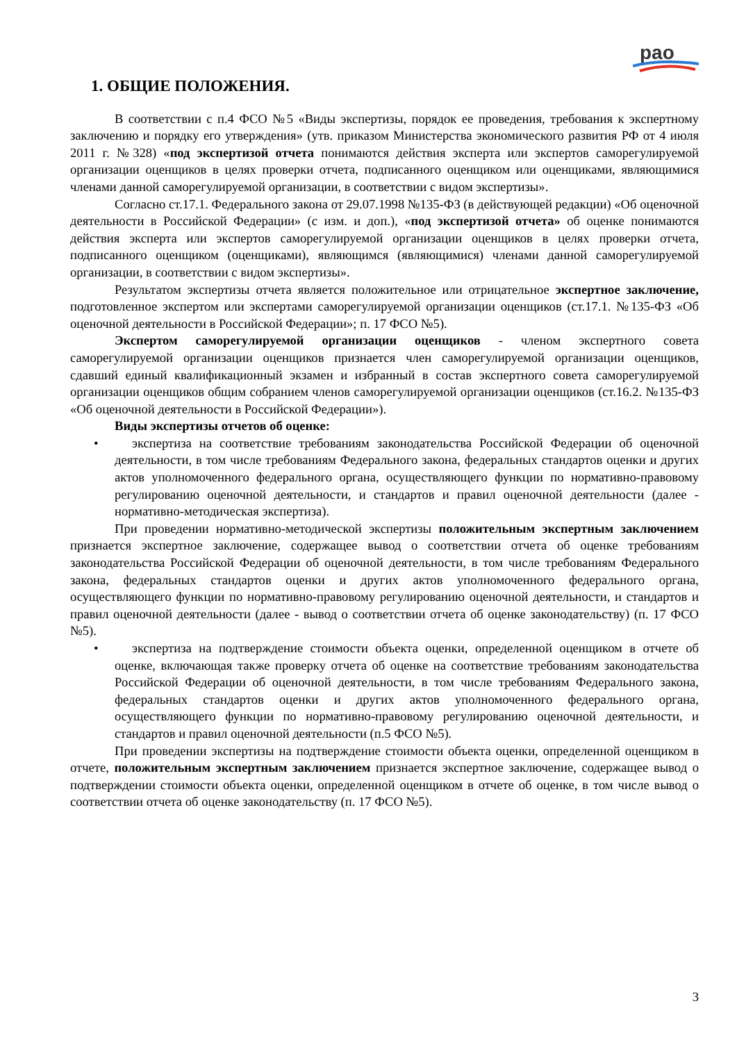рао
1. ОБЩИЕ ПОЛОЖЕНИЯ.
В соответствии с п.4 ФСО №5 «Виды экспертизы, порядок ее проведения, требования к экспертному заключению и порядку его утверждения» (утв. приказом Министерства экономического развития РФ от 4 июля 2011 г. №328) «под экспертизой отчета понимаются действия эксперта или экспертов саморегулируемой организации оценщиков в целях проверки отчета, подписанного оценщиком или оценщиками, являющимися членами данной саморегулируемой организации, в соответствии с видом экспертизы».
Согласно ст.17.1. Федерального закона от 29.07.1998 №135-ФЗ (в действующей редакции) «Об оценочной деятельности в Российской Федерации» (с изм. и доп.), «под экспертизой отчета» об оценке понимаются действия эксперта или экспертов саморегулируемой организации оценщиков в целях проверки отчета, подписанного оценщиком (оценщиками), являющимся (являющимися) членами данной саморегулируемой организации, в соответствии с видом экспертизы».
Результатом экспертизы отчета является положительное или отрицательное экспертное заключение, подготовленное экспертом или экспертами саморегулируемой организации оценщиков (ст.17.1. №135-ФЗ «Об оценочной деятельности в Российской Федерации»; п. 17 ФСО №5).
Экспертом саморегулируемой организации оценщиков - членом экспертного совета саморегулируемой организации оценщиков признается член саморегулируемой организации оценщиков, сдавший единый квалификационный экзамен и избранный в состав экспертного совета саморегулируемой организации оценщиков общим собранием членов саморегулируемой организации оценщиков (ст.16.2. №135-ФЗ «Об оценочной деятельности в Российской Федерации»).
Виды экспертизы отчетов об оценке:
• экспертиза на соответствие требованиям законодательства Российской Федерации об оценочной деятельности, в том числе требованиям Федерального закона, федеральных стандартов оценки и других актов уполномоченного федерального органа, осуществляющего функции по нормативно-правовому регулированию оценочной деятельности, и стандартов и правил оценочной деятельности (далее - нормативно-методическая экспертиза).
При проведении нормативно-методической экспертизы положительным экспертным заключением признается экспертное заключение, содержащее вывод о соответствии отчета об оценке требованиям законодательства Российской Федерации об оценочной деятельности, в том числе требованиям Федерального закона, федеральных стандартов оценки и других актов уполномоченного федерального органа, осуществляющего функции по нормативно-правовому регулированию оценочной деятельности, и стандартов и правил оценочной деятельности (далее - вывод о соответствии отчета об оценке законодательству) (п. 17 ФСО №5).
• экспертиза на подтверждение стоимости объекта оценки, определенной оценщиком в отчете об оценке, включающая также проверку отчета об оценке на соответствие требованиям законодательства Российской Федерации об оценочной деятельности, в том числе требованиям Федерального закона, федеральных стандартов оценки и других актов уполномоченного федерального органа, осуществляющего функции по нормативно-правовому регулированию оценочной деятельности, и стандартов и правил оценочной деятельности (п.5 ФСО №5).
При проведении экспертизы на подтверждение стоимости объекта оценки, определенной оценщиком в отчете, положительным экспертным заключением признается экспертное заключение, содержащее вывод о подтверждении стоимости объекта оценки, определенной оценщиком в отчете об оценке, в том числе вывод о соответствии отчета об оценке законодательству (п. 17 ФСО №5).
3